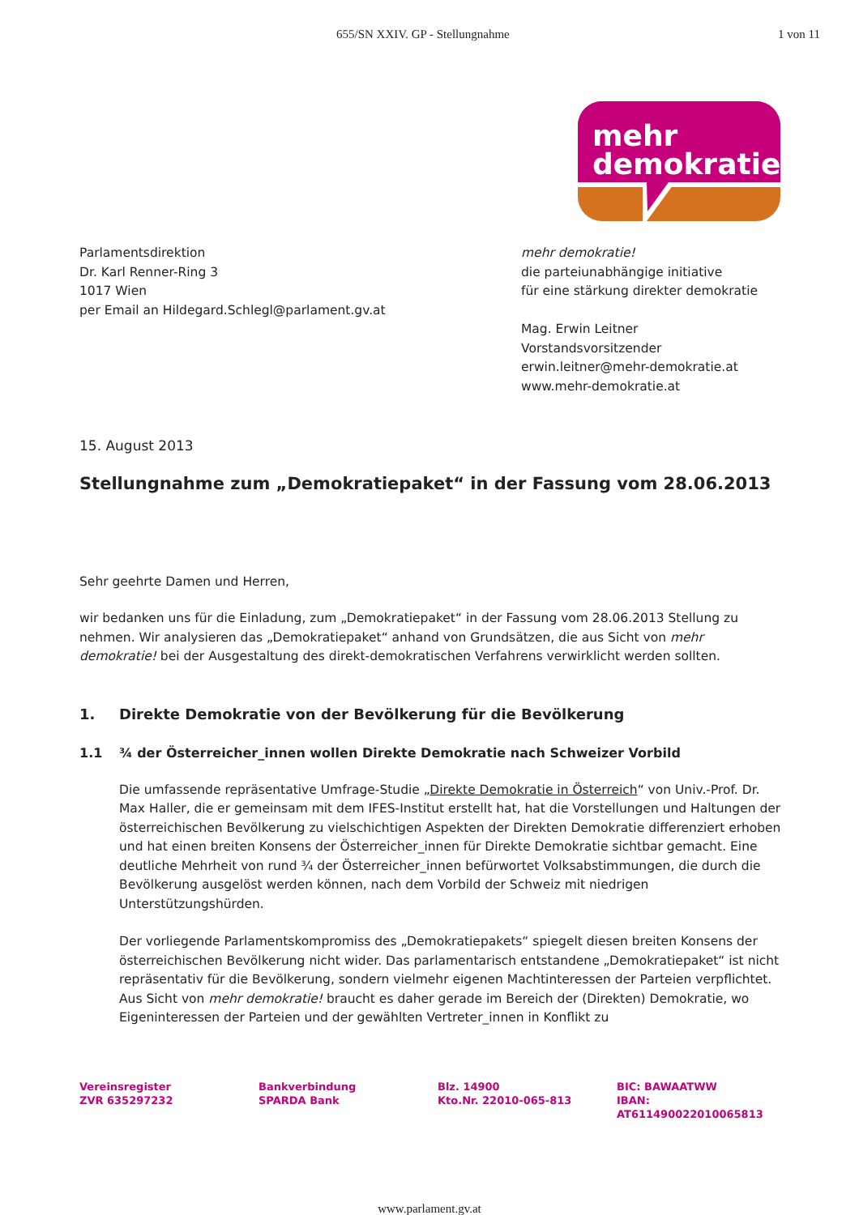655/SN XXIV. GP - Stellungnahme 1 von 11
mehr
demokratie
Parlamentsdirektion
Dr. Karl Renner-Ring 3
1017 Wien
per Email an Hildegard.Schlegl@parlament.gv.at
mehr demokratie!
die parteiunabhängige initiative
für eine stärkung direkter demokratie
Mag. Erwin Leitner
Vorstandsvorsitzender
erwin.leitner@mehr-demokratie.at
www.mehr-demokratie.at
15. August 2013
Stellungnahme zum „Demokratiepaket“ in der Fassung vom 28.06.2013
Sehr geehrte Damen und Herren,
wir bedanken uns für die Einladung, zum „Demokratiepaket“ in der Fassung vom 28.06.2013 Stellung zu nehmen. Wir analysieren das „Demokratiepaket“ anhand von Grundsätzen, die aus Sicht von mehr demokratie! bei der Ausgestaltung des direkt-demokratischen Verfahrens verwirklicht werden sollten.
1. Direkte Demokratie von der Bevölkerung für die Bevölkerung
1.1 ¾ der Österreicher_innen wollen Direkte Demokratie nach Schweizer Vorbild
Die umfassende repräsentative Umfrage-Studie „Direkte Demokratie in Österreich“ von Univ.-Prof. Dr. Max Haller, die er gemeinsam mit dem IFES-Institut erstellt hat, hat die Vorstellungen und Haltungen der österreichischen Bevölkerung zu vielschichtigen Aspekten der Direkten Demokratie differenziert erhoben und hat einen breiten Konsens der Österreicher_innen für Direkte Demokratie sichtbar gemacht. Eine deutliche Mehrheit von rund ¾ der Österreicher_innen befürwortet Volksabstimmungen, die durch die Bevölkerung ausgelöst werden können, nach dem Vorbild der Schweiz mit niedrigen Unterstützungshürden.
Der vorliegende Parlamentskompromiss des „Demokratiepakets“ spiegelt diesen breiten Konsens der österreichischen Bevölkerung nicht wider. Das parlamentarisch entstandene „Demokratiepaket“ ist nicht repräsentativ für die Bevölkerung, sondern vielmehr eigenen Machtinteressen der Parteien verpflichtet. Aus Sicht von mehr demokratie! braucht es daher gerade im Bereich der (Direkten) Demokratie, wo Eigeninteressen der Parteien und der gewählten Vertreter_innen in Konflikt zu
Vereinsregister
ZVR 635297232
Bankverbindung
SPARDA Bank
Blz. 14900
Kto.Nr. 22010-065-813
BIC: BAWAATWW
IBAN: AT611490022010065813
www.parlament.gv.at